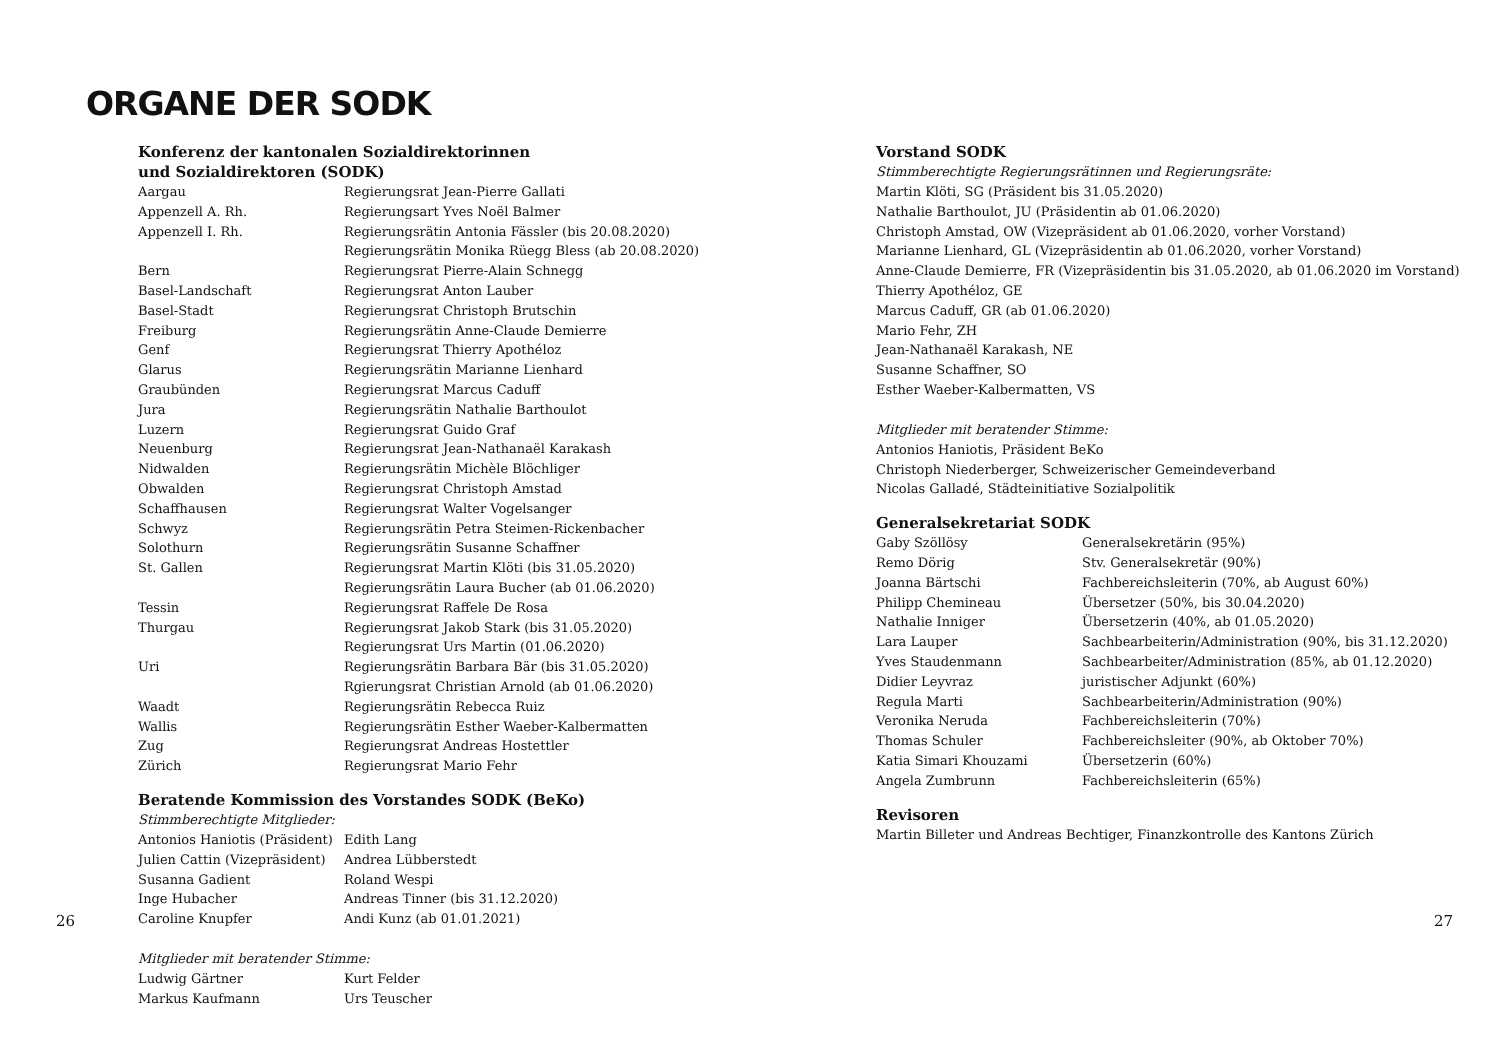ORGANE DER SODK
Konferenz der kantonalen Sozialdirektorinnen
und Sozialdirektoren (SODK)
| Aargau | Regierungsrat Jean-Pierre Gallati |
| Appenzell A. Rh. | Regierungsart Yves Noël Balmer |
| Appenzell I. Rh. | Regierungsrätin Antonia Fässler (bis 20.08.2020) |
| | Regierungsrätin Monika Rüegg Bless (ab 20.08.2020) |
| Bern | Regierungsrat Pierre-Alain Schnegg |
| Basel-Landschaft | Regierungsrat Anton Lauber |
| Basel-Stadt | Regierungsrat Christoph Brutschin |
| Freiburg | Regierungsrätin Anne-Claude Demierre |
| Genf | Regierungsrat Thierry Apothéloz |
| Glarus | Regierungsrätin Marianne Lienhard |
| Graubünden | Regierungsrat Marcus Caduff |
| Jura | Regierungsrätin Nathalie Barthoulot |
| Luzern | Regierungsrat Guido Graf |
| Neuenburg | Regierungsrat Jean-Nathanaël Karakash |
| Nidwalden | Regierungsrätin Michèle Blöchliger |
| Obwalden | Regierungsrat Christoph Amstad |
| Schaffhausen | Regierungsrat Walter Vogelsanger |
| Schwyz | Regierungsrätin Petra Steimen-Rickenbacher |
| Solothurn | Regierungsrätin Susanne Schaffner |
| St. Gallen | Regierungsrat Martin Klöti (bis 31.05.2020) |
| | Regierungsrätin Laura Bucher (ab 01.06.2020) |
| Tessin | Regierungsrat Raffele De Rosa |
| Thurgau | Regierungsrat Jakob Stark (bis 31.05.2020) |
| | Regierungsrat Urs Martin (01.06.2020) |
| Uri | Regierungsrätin Barbara Bär (bis 31.05.2020) |
| | Rgierungsrat Christian Arnold (ab 01.06.2020) |
| Waadt | Regierungsrätin Rebecca Ruiz |
| Wallis | Regierungsrätin Esther Waeber-Kalbermatten |
| Zug | Regierungsrat Andreas Hostettler |
| Zürich | Regierungsrat Mario Fehr |
Beratende Kommission des Vorstandes SODK (BeKo)
Stimmberechtigte Mitglieder:
| Antonios Haniotis (Präsident) | Edith Lang |
| Julien Cattin (Vizepräsident) | Andrea Lübberstedt |
| Susanna Gadient | Roland Wespi |
| Inge Hubacher | Andreas Tinner (bis 31.12.2020) |
| Caroline Knupfer | Andi Kunz (ab 01.01.2021) |
Mitglieder mit beratender Stimme:
| Ludwig Gärtner | Kurt Felder |
| Markus Kaufmann | Urs Teuscher |
Vorstand SODK
Stimmberechtigte Regierungsrätinnen und Regierungsräte:
Martin Klöti, SG (Präsident bis 31.05.2020)
Nathalie Barthoulot, JU (Präsidentin ab 01.06.2020)
Christoph Amstad, OW (Vizepräsident ab 01.06.2020, vorher Vorstand)
Marianne Lienhard, GL (Vizepräsidentin ab 01.06.2020, vorher Vorstand)
Anne-Claude Demierre, FR (Vizepräsidentin bis 31.05.2020, ab 01.06.2020 im Vorstand)
Thierry Apothéloz, GE
Marcus Caduff, GR (ab 01.06.2020)
Mario Fehr, ZH
Jean-Nathanaël Karakash, NE
Susanne Schaffner, SO
Esther Waeber-Kalbermatten, VS
Mitglieder mit beratender Stimme:
Antonios Haniotis, Präsident BeKo
Christoph Niederberger, Schweizerischer Gemeindeverband
Nicolas Galladé, Städteinitiative Sozialpolitik
Generalsekretariat SODK
| Gaby Szöllösy | Generalsekretärin (95%) |
| Remo Dörig | Stv. Generalsekretär (90%) |
| Joanna Bärtschi | Fachbereichsleiterin (70%, ab August 60%) |
| Philipp Chemineau | Übersetzer (50%, bis 30.04.2020) |
| Nathalie Inniger | Übersetzerin (40%, ab 01.05.2020) |
| Lara Lauper | Sachbearbeiterin/Administration (90%, bis 31.12.2020) |
| Yves Staudenmann | Sachbearbeiter/Administration (85%, ab 01.12.2020) |
| Didier Leyvraz | juristischer Adjunkt (60%) |
| Regula Marti | Sachbearbeiterin/Administration (90%) |
| Veronika Neruda | Fachbereichsleiterin (70%) |
| Thomas Schuler | Fachbereichsleiter (90%, ab Oktober 70%) |
| Katia Simari Khouzami | Übersetzerin (60%) |
| Angela Zumbrunn | Fachbereichsleiterin (65%) |
Revisoren
Martin Billeter und Andreas Bechtiger, Finanzkontrolle des Kantons Zürich
26 27